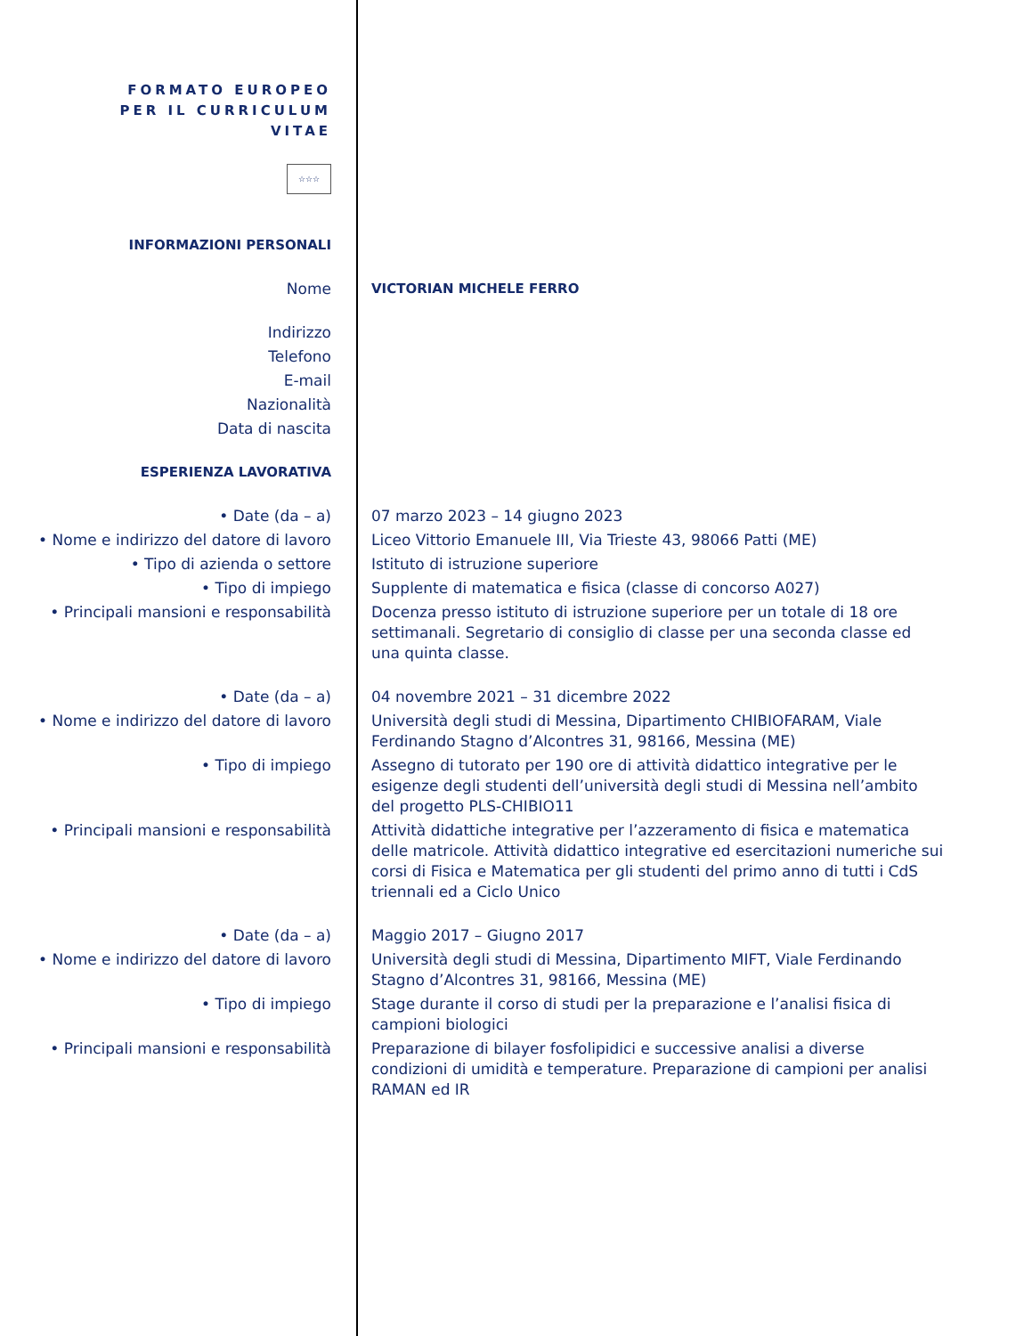FORMATO EUROPEO
PER IL CURRICULUM
VITAE
☆☆☆
| INFORMAZIONI PERSONALI | |
| Nome | VICTORIAN MICHELE FERRO |
| Indirizzo | |
| Telefono | |
| E-mail | |
| Nazionalità | |
| Data di nascita | |
| ESPERIENZA LAVORATIVA | |
| • Date (da – a) | 07 marzo 2023 – 14 giugno 2023 |
| • Nome e indirizzo del datore di lavoro | Liceo Vittorio Emanuele III, Via Trieste 43, 98066 Patti (ME) |
| • Tipo di azienda o settore | Istituto di istruzione superiore |
| • Tipo di impiego | Supplente di matematica e fisica (classe di concorso A027) |
| • Principali mansioni e responsabilità | Docenza presso istituto di istruzione superiore per un totale di 18 ore settimanali. Segretario di consiglio di classe per una seconda classe ed una quinta classe. |
| • Date (da – a) | 04 novembre 2021 – 31 dicembre 2022 |
| • Nome e indirizzo del datore di lavoro | Università degli studi di Messina, Dipartimento CHIBIOFARAM, Viale Ferdinando Stagno d’Alcontres 31, 98166, Messina (ME) |
| • Tipo di impiego | Assegno di tutorato per 190 ore di attività didattico integrative per le esigenze degli studenti dell’università degli studi di Messina nell’ambito del progetto PLS-CHIBIO11 |
| • Principali mansioni e responsabilità | Attività didattiche integrative per l’azzeramento di fisica e matematica delle matricole. Attività didattico integrative ed esercitazioni numeriche sui corsi di Fisica e Matematica per gli studenti del primo anno di tutti i CdS triennali ed a Ciclo Unico |
| • Date (da – a) | Maggio 2017 – Giugno 2017 |
| • Nome e indirizzo del datore di lavoro | Università degli studi di Messina, Dipartimento MIFT, Viale Ferdinando Stagno d’Alcontres 31, 98166, Messina (ME) |
| • Tipo di impiego | Stage durante il corso di studi per la preparazione e l’analisi fisica di campioni biologici |
| • Principali mansioni e responsabilità | Preparazione di bilayer fosfolipidici e successive analisi a diverse condizioni di umidità e temperature. Preparazione di campioni per analisi RAMAN ed IR |